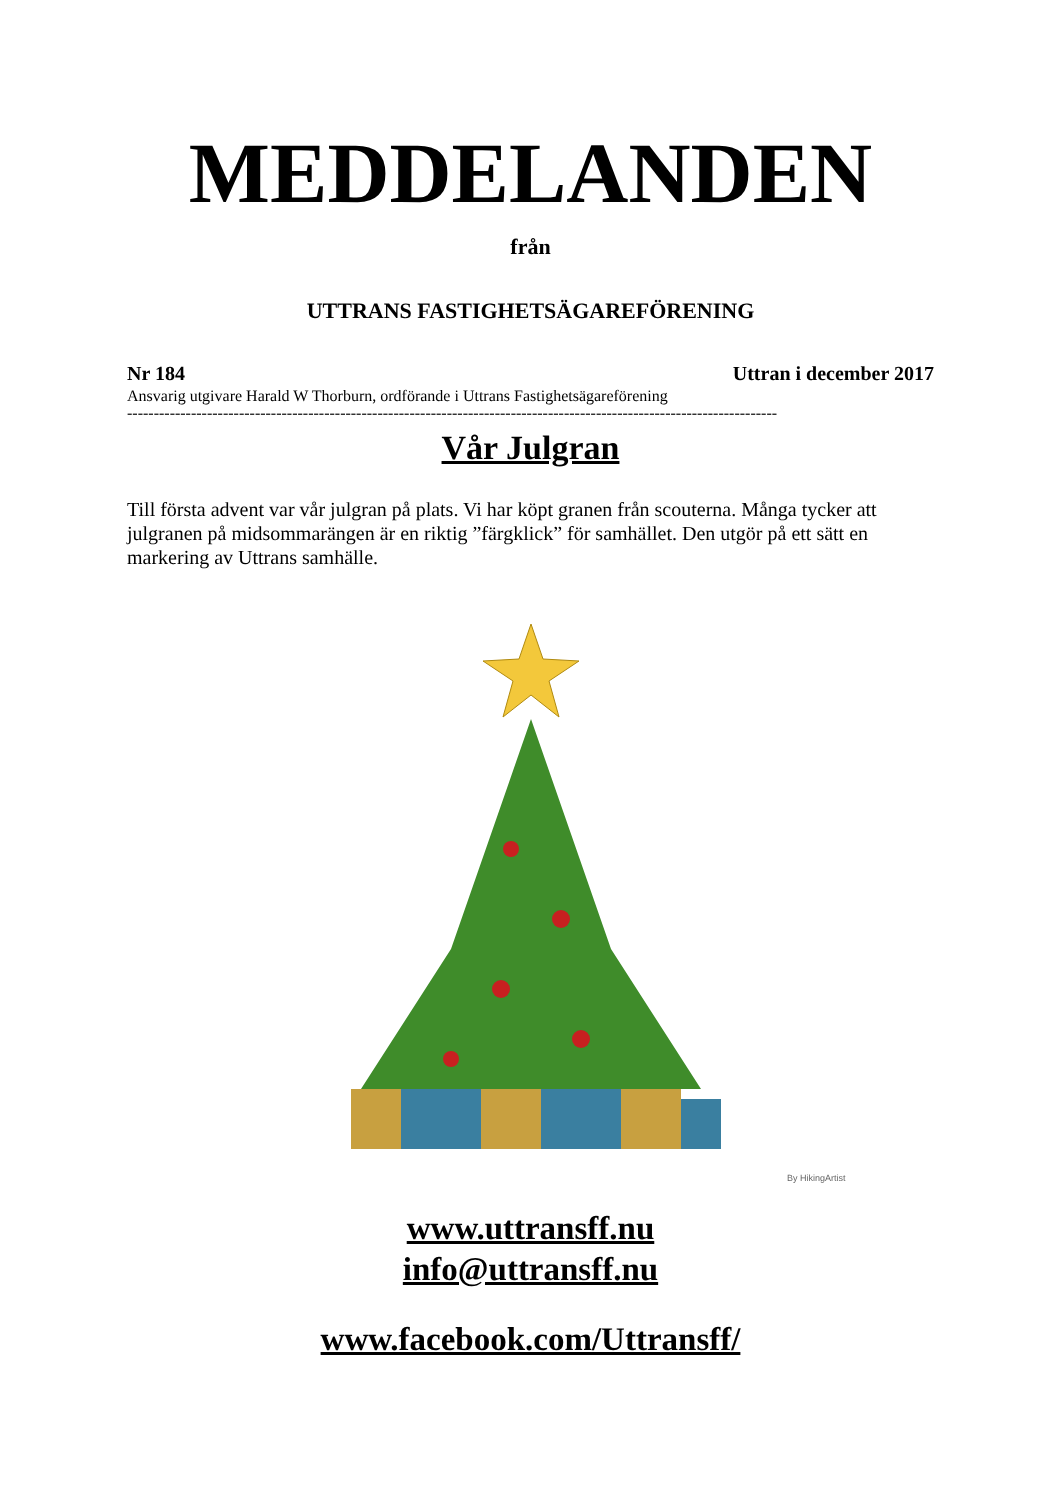MEDDELANDEN
från
UTTRANS FASTIGHETSÄGAREFÖRENING
Nr 184 Uttran i december 2017
Ansvarig utgivare Harald W Thorburn, ordförande i Uttrans Fastighetsägareförening
--------------------------------------------------------------------------------------------------------------------------
Vår Julgran
Till första advent var vår julgran på plats. Vi har köpt granen från scouterna. Många tycker att julgranen på midsommarängen är en riktig ”färgklick” för samhället. Den utgör på ett sätt en markering av Uttrans samhälle.
By HikingArtist
www.uttransff.nu
info@uttransff.nu
www.facebook.com/Uttransff/